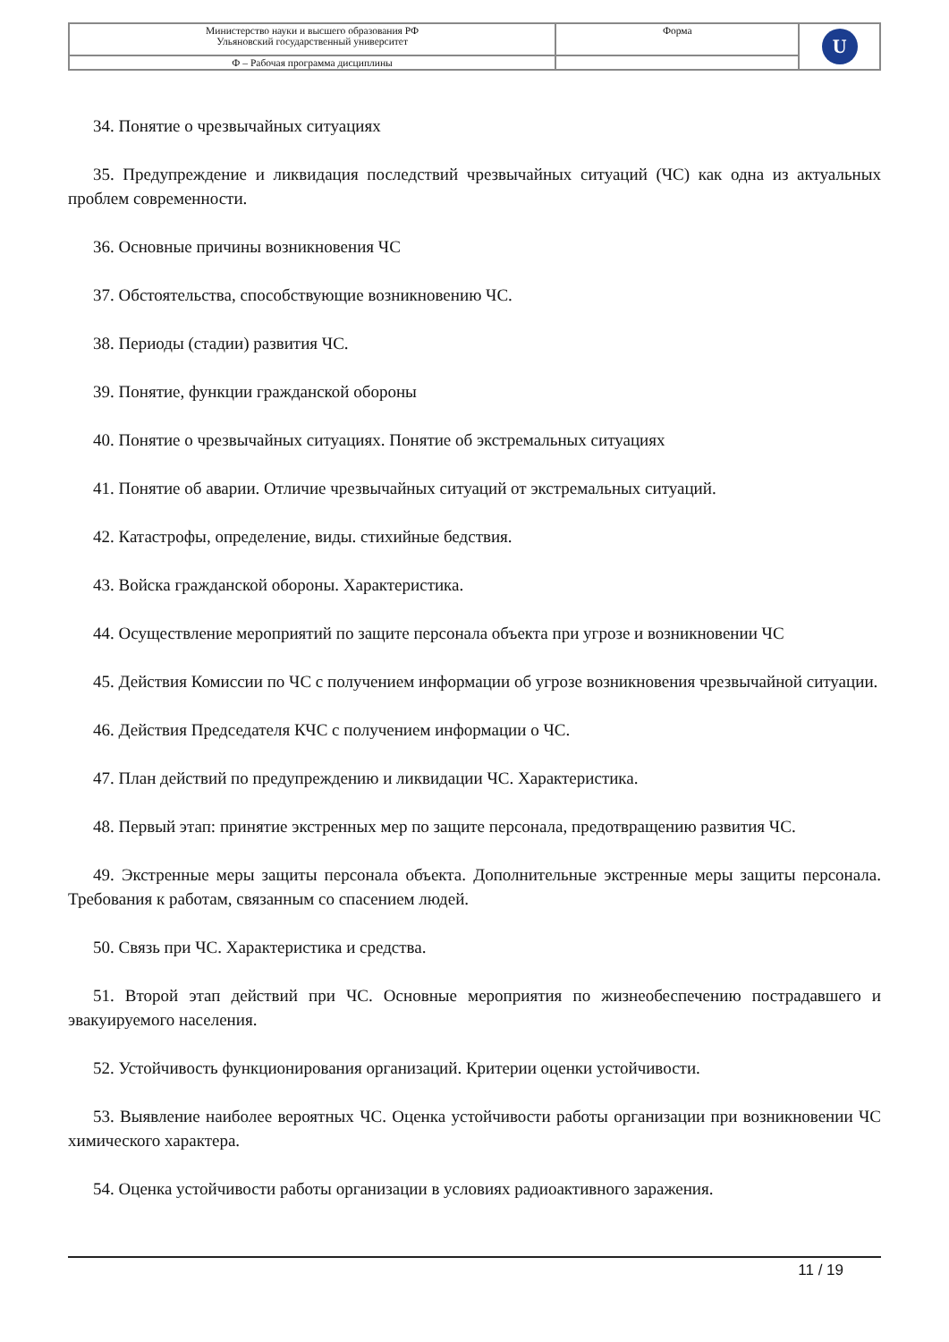| Министерство науки и высшего образования РФ Ульяновский государственный университет | Форма | U |
| Ф – Рабочая программа дисциплины | | |
34. Понятие о чрезвычайных ситуациях
35. Предупреждение и ликвидация последствий чрезвычайных ситуаций (ЧС) как одна из актуальных проблем современности.
36. Основные причины возникновения ЧС
37. Обстоятельства, способствующие возникновению ЧС.
38. Периоды (стадии) развития ЧС.
39. Понятие, функции гражданской обороны
40. Понятие о чрезвычайных ситуациях. Понятие об экстремальных ситуациях
41. Понятие об аварии. Отличие чрезвычайных ситуаций от экстремальных ситуаций.
42. Катастрофы, определение, виды. стихийные бедствия.
43. Войска гражданской обороны. Характеристика.
44. Осуществление мероприятий по защите персонала объекта при угрозе и возникновении ЧС
45. Действия Комиссии по ЧС с получением информации об угрозе возникновения чрезвычайной ситуации.
46. Действия Председателя КЧС с получением информации о ЧС.
47. План действий по предупреждению и ликвидации ЧС. Характеристика.
48. Первый этап: принятие экстренных мер по защите персонала, предотвращению развития ЧС.
49. Экстренные меры защиты персонала объекта. Дополнительные экстренные меры защиты персонала. Требования к работам, связанным со спасением людей.
50. Связь при ЧС. Характеристика и средства.
51. Второй этап действий при ЧС. Основные мероприятия по жизнеобеспечению пострадавшего и эвакуируемого населения.
52. Устойчивость функционирования организаций. Критерии оценки устойчивости.
53. Выявление наиболее вероятных ЧС. Оценка устойчивости работы организации при возникновении ЧС химического характера.
54. Оценка устойчивости работы организации в условиях радиоактивного заражения.
11 / 19